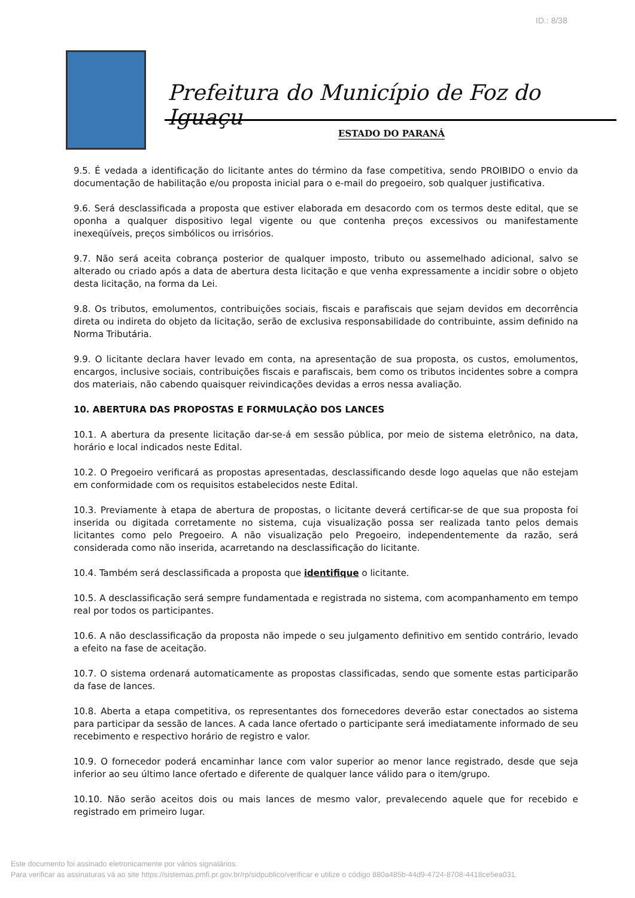ID.: 8/38
Prefeitura do Município de Foz do Iguaçu
ESTADO DO PARANÁ
9.5. É vedada a identificação do licitante antes do término da fase competitiva, sendo PROIBIDO o envio da documentação de habilitação e/ou proposta inicial para o e-mail do pregoeiro, sob qualquer justificativa.
9.6. Será desclassificada a proposta que estiver elaborada em desacordo com os termos deste edital, que se oponha a qualquer dispositivo legal vigente ou que contenha preços excessivos ou manifestamente inexeqüíveis, preços simbólicos ou irrisórios.
9.7. Não será aceita cobrança posterior de qualquer imposto, tributo ou assemelhado adicional, salvo se alterado ou criado após a data de abertura desta licitação e que venha expressamente a incidir sobre o objeto desta licitação, na forma da Lei.
9.8. Os tributos, emolumentos, contribuições sociais, fiscais e parafiscais que sejam devidos em decorrência direta ou indireta do objeto da licitação, serão de exclusiva responsabilidade do contribuinte, assim definido na Norma Tributária.
9.9. O licitante declara haver levado em conta, na apresentação de sua proposta, os custos, emolumentos, encargos, inclusive sociais, contribuições fiscais e parafiscais, bem como os tributos incidentes sobre a compra dos materiais, não cabendo quaisquer reivindicações devidas a erros nessa avaliação.
10. ABERTURA DAS PROPOSTAS E FORMULAÇÃO DOS LANCES
10.1. A abertura da presente licitação dar-se-á em sessão pública, por meio de sistema eletrônico, na data, horário e local indicados neste Edital.
10.2. O Pregoeiro verificará as propostas apresentadas, desclassificando desde logo aquelas que não estejam em conformidade com os requisitos estabelecidos neste Edital.
10.3. Previamente à etapa de abertura de propostas, o licitante deverá certificar-se de que sua proposta foi inserida ou digitada corretamente no sistema, cuja visualização possa ser realizada tanto pelos demais licitantes como pelo Pregoeiro. A não visualização pelo Pregoeiro, independentemente da razão, será considerada como não inserida, acarretando na desclassificação do licitante.
10.4. Também será desclassificada a proposta que identifique o licitante.
10.5. A desclassificação será sempre fundamentada e registrada no sistema, com acompanhamento em tempo real por todos os participantes.
10.6. A não desclassificação da proposta não impede o seu julgamento definitivo em sentido contrário, levado a efeito na fase de aceitação.
10.7. O sistema ordenará automaticamente as propostas classificadas, sendo que somente estas participarão da fase de lances.
10.8. Aberta a etapa competitiva, os representantes dos fornecedores deverão estar conectados ao sistema para participar da sessão de lances. A cada lance ofertado o participante será imediatamente informado de seu recebimento e respectivo horário de registro e valor.
10.9. O fornecedor poderá encaminhar lance com valor superior ao menor lance registrado, desde que seja inferior ao seu último lance ofertado e diferente de qualquer lance válido para o item/grupo.
10.10. Não serão aceitos dois ou mais lances de mesmo valor, prevalecendo aquele que for recebido e registrado em primeiro lugar.
Este documento foi assinado eletronicamente por vários signatários.
Para verificar as assinaturas vá ao site https://sistemas.pmfi.pr.gov.br/rp/sidpublico/verificar e utilize o código 880a485b-44d9-4724-8708-4418ce5ea031.